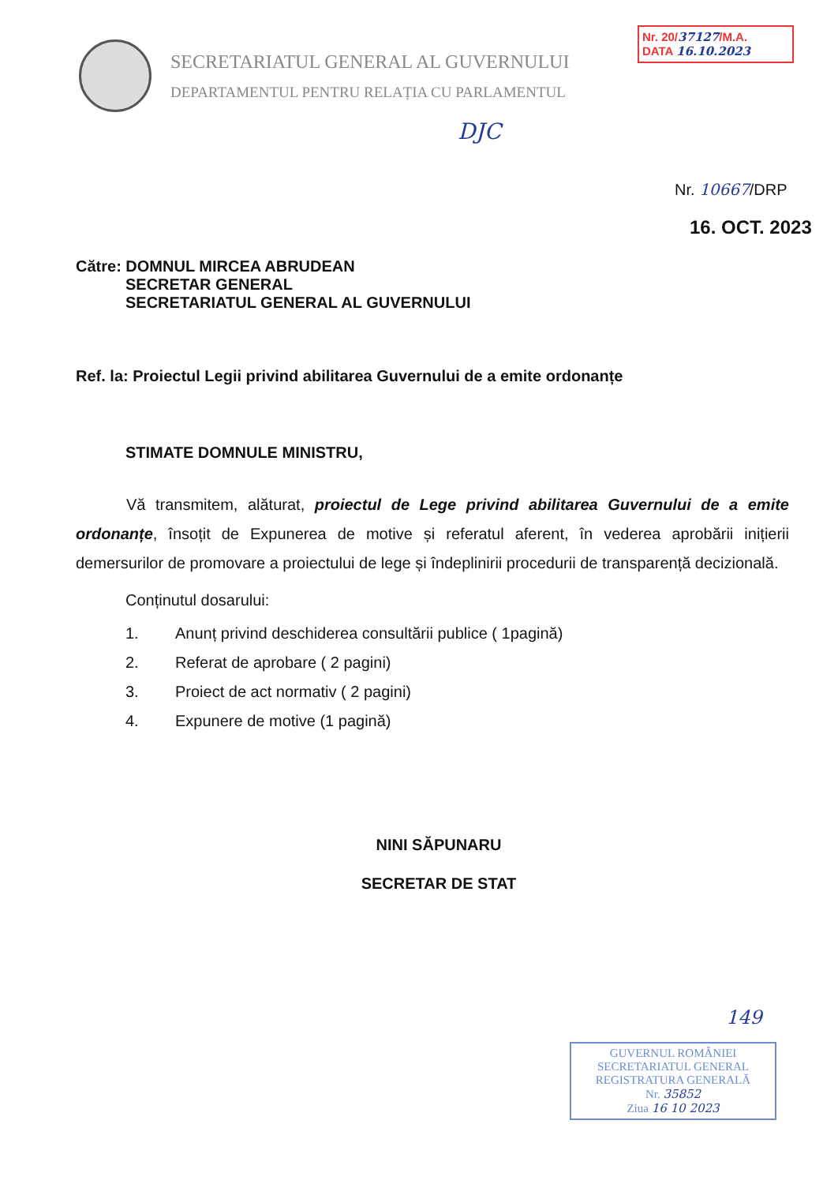SECRETARIATUL GENERAL AL GUVERNULUI
DEPARTAMENTUL PENTRU RELAȚIA CU PARLAMENTUL
Nr. 20/37127/M.A.
DATA 16.10.2023
DJC
Nr. 10667/DRP
16. OCT. 2023
Către: DOMNUL MIRCEA ABRUDEAN
SECRETAR GENERAL
SECRETARIATUL GENERAL AL GUVERNULUI
Ref. la: Proiectul Legii privind abilitarea Guvernului de a emite ordonanțe
STIMATE DOMNULE MINISTRU,
Vă transmitem, alăturat, proiectul de Lege privind abilitarea Guvernului de a emite ordonanțe, însoțit de Expunerea de motive și referatul aferent, în vederea aprobării inițierii demersurilor de promovare a proiectului de lege și îndeplinirii procedurii de transparență decizională.
Conținutul dosarului:
1. Anunț privind deschiderea consultării publice ( 1pagină)
2. Referat de aprobare ( 2 pagini)
3. Proiect de act normativ ( 2 pagini)
4. Expunere de motive (1 pagină)
NINI SĂPUNARU
SECRETAR DE STAT
149
GUVERNUL ROMÂNIEI
SECRETARIATUL GENERAL
REGISTRATURA GENERALĂ
Nr. 35852
Ziua 16 10 2023